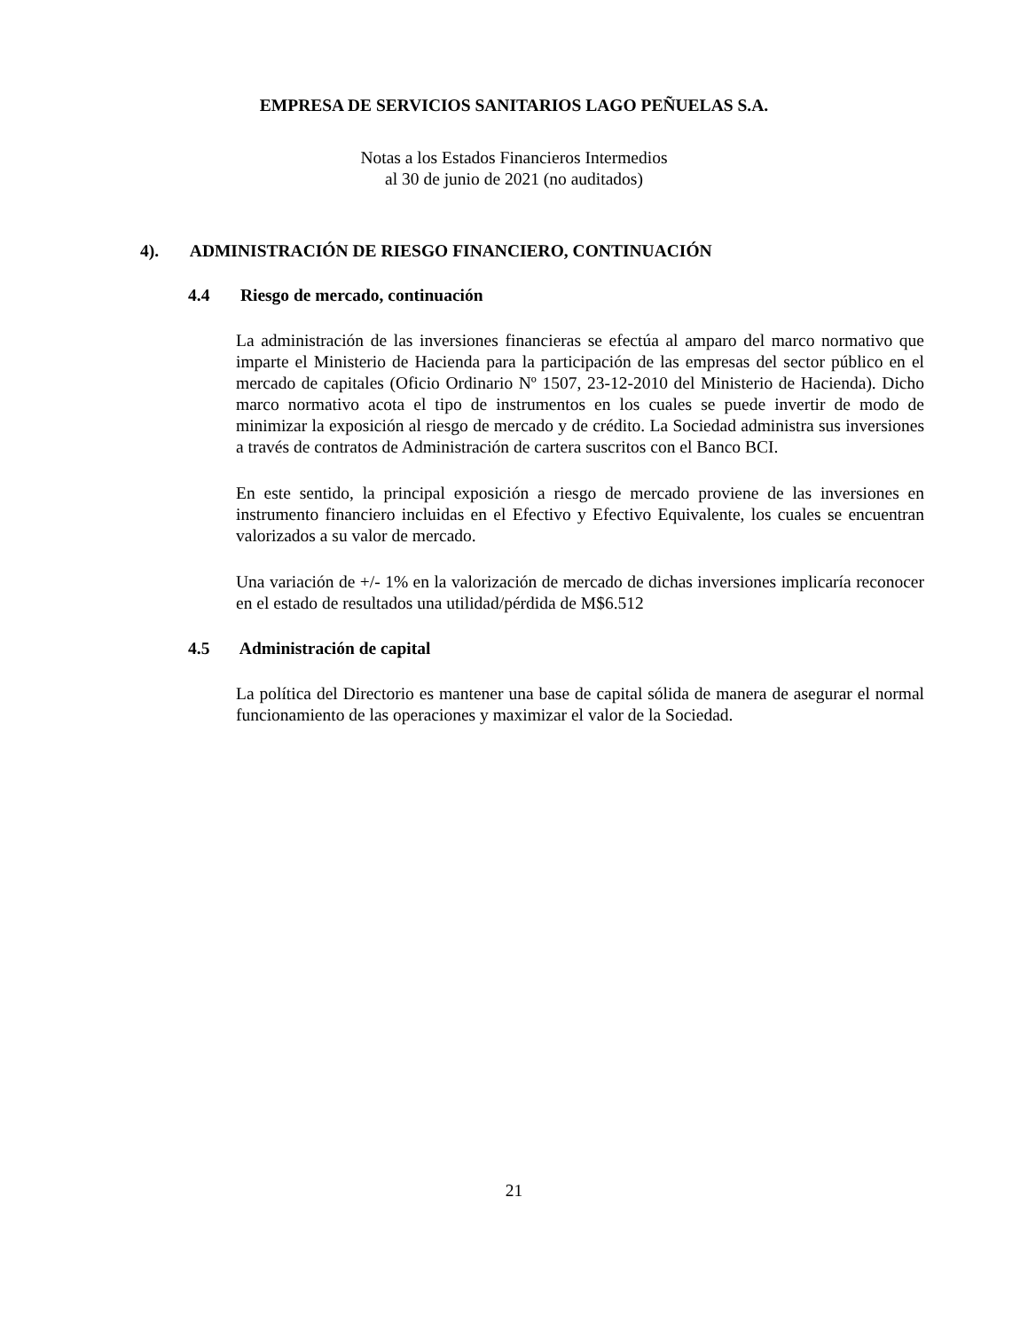EMPRESA DE SERVICIOS SANITARIOS LAGO PEÑUELAS S.A.
Notas a los Estados Financieros Intermedios
al 30 de junio de 2021 (no auditados)
4). ADMINISTRACIÓN DE RIESGO FINANCIERO, CONTINUACIÓN
4.4 Riesgo de mercado, continuación
La administración de las inversiones financieras se efectúa al amparo del marco normativo que imparte el Ministerio de Hacienda para la participación de las empresas del sector público en el mercado de capitales (Oficio Ordinario Nº 1507, 23-12-2010 del Ministerio de Hacienda). Dicho marco normativo acota el tipo de instrumentos en los cuales se puede invertir de modo de minimizar la exposición al riesgo de mercado y de crédito. La Sociedad administra sus inversiones a través de contratos de Administración de cartera suscritos con el Banco BCI.
En este sentido, la principal exposición a riesgo de mercado proviene de las inversiones en instrumento financiero incluidas en el Efectivo y Efectivo Equivalente, los cuales se encuentran valorizados a su valor de mercado.
Una variación de +/- 1% en la valorización de mercado de dichas inversiones implicaría reconocer en el estado de resultados una utilidad/pérdida de M$6.512
4.5 Administración de capital
La política del Directorio es mantener una base de capital sólida de manera de asegurar el normal funcionamiento de las operaciones y maximizar el valor de la Sociedad.
21